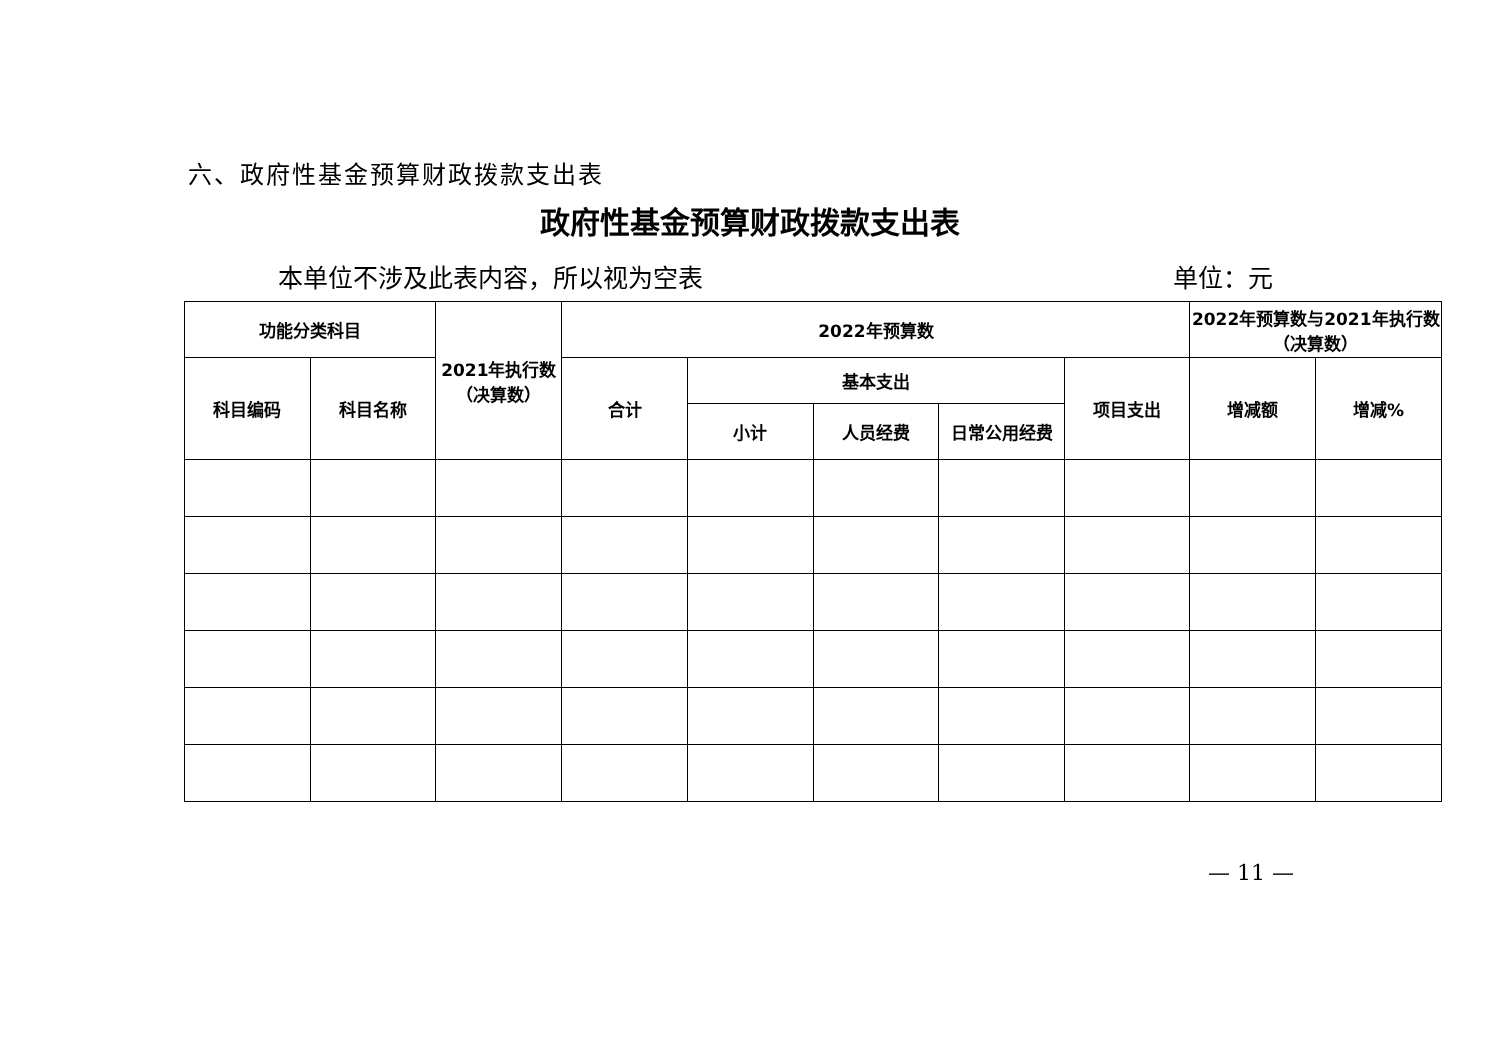六、政府性基金预算财政拨款支出表
政府性基金预算财政拨款支出表
本单位不涉及此表内容，所以视为空表 单位：元
| 功能分类科目 | | 2021年执行数（决算数） | 2022年预算数 | | | | | 2022年预算数与2021年执行数（决算数） | |
| --- | --- | --- | --- | --- | --- | --- | --- | --- | --- |
| 科目编码 | 科目名称 | | 合计 | 基本支出 | | | 项目支出 | 增减额 | 增减% |
| | | | | 小计 | 人员经费 | 日常公用经费 | | | |
— 11 —